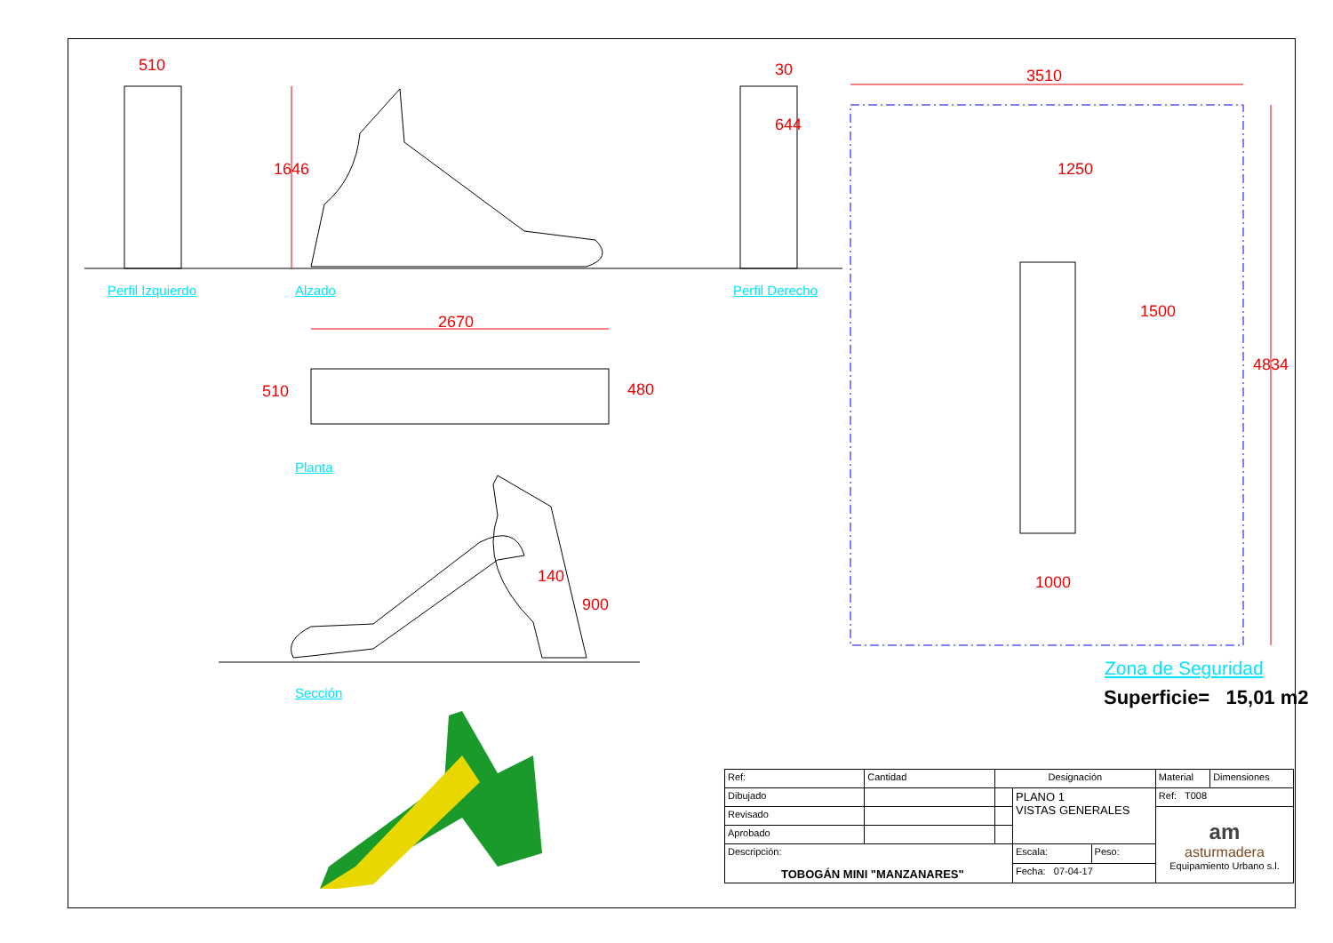510
1646
30
644
3510
1250
1500
4834
1000
2670
510 480
140
900
Perfil Izquierdo Alzado Perfil Derecho
Planta
Sección
Zona de Seguridad
Superficie= 15,01 m2
| Ref: | Cantidad | Designación | | | Material | Dimensiones |
| Dibujado | | | PLANO 1 VISTAS GENERALES | | Ref: T008 | |
| Revisado | | | | | am asturmadera Equipamiento Urbano s.l. | |
| Aprobado | | | | | | |
| Descripción: TOBOGÁN MINI "MANZANARES" | | | Escala: | Peso: | | |
| | | | Fecha: 07-04-17 | | | |